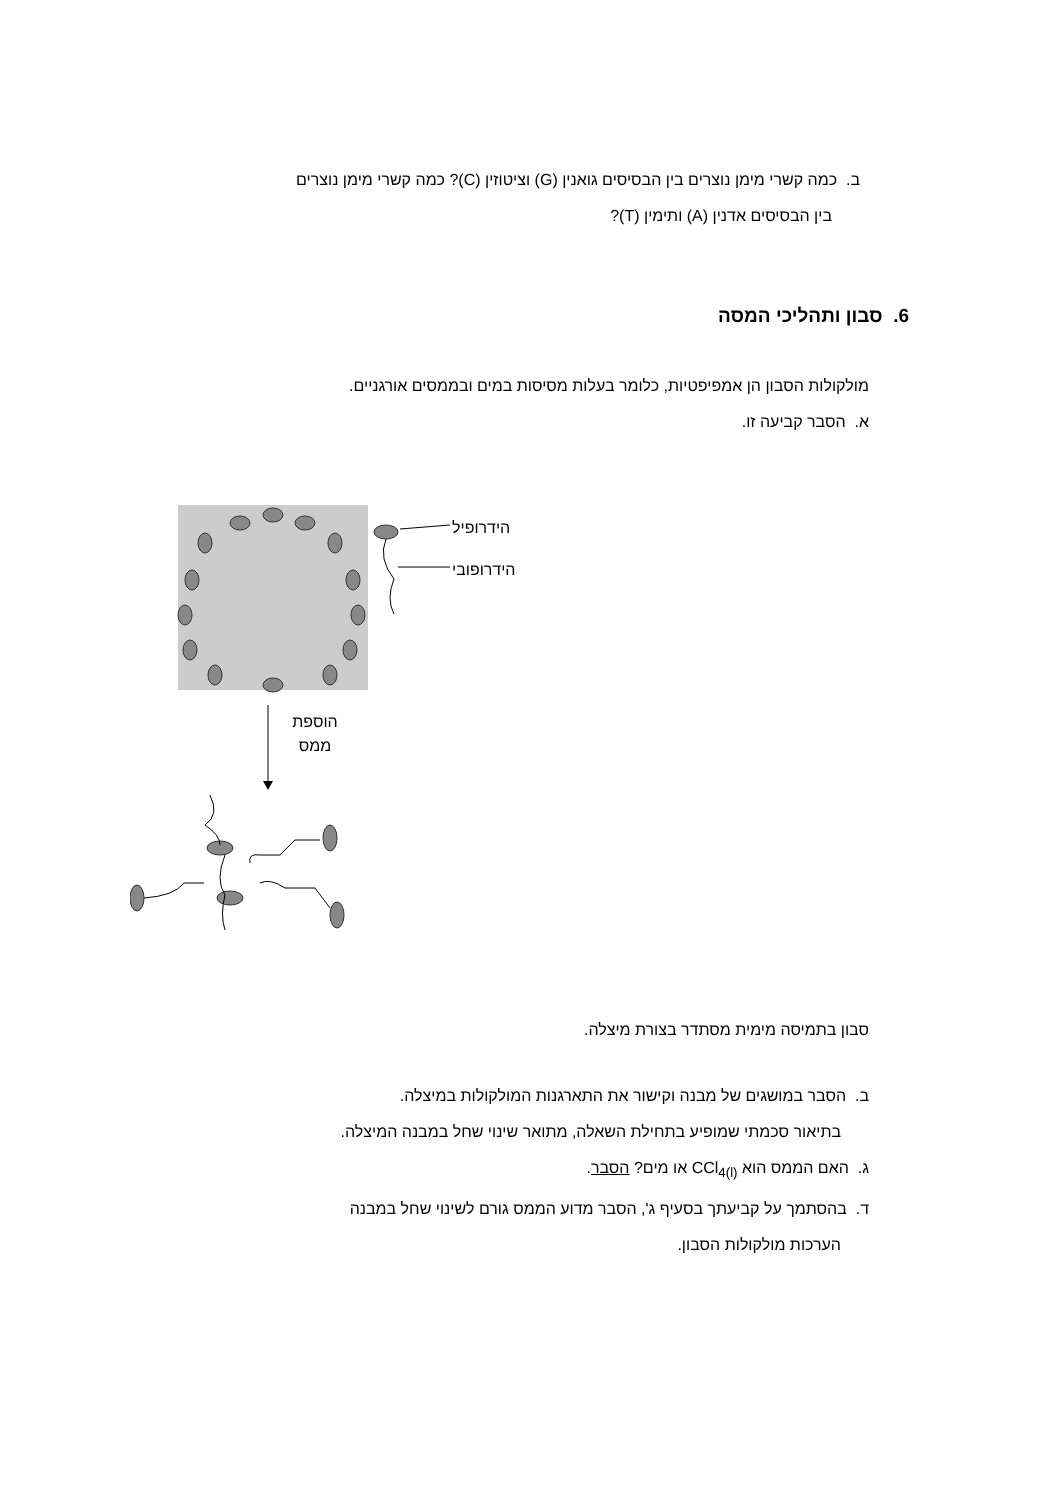ב. כמה קשרי מימן נוצרים בין הבסיסים גואנין (G) וציטוזין (C)? כמה קשרי מימן נוצרים
בין הבסיסים אדנין (A) ותימין (T)?
6. סבון ותהליכי המסה
מולקולות הסבון הן אמפיפטיות, כלומר בעלות מסיסות במים ובממסים אורגניים.
א. הסבר קביעה זו.
הידרופיל
הידרופובי
הוספת
ממס
סבון בתמיסה מימית מסתדר בצורת מיצלה.
ב. הסבר במושגים של מבנה וקישור את התארגנות המולקולות במיצלה.
בתיאור סכמתי שמופיע בתחילת השאלה, מתואר שינוי שחל במבנה המיצלה.
ג. האם הממס הוא CCl<sub>4(l)</sub> או מים? הסבר.
ד. בהסתמך על קביעתך בסעיף ג', הסבר מדוע הממס גורם לשינוי שחל במבנה
הערכות מולקולות הסבון.